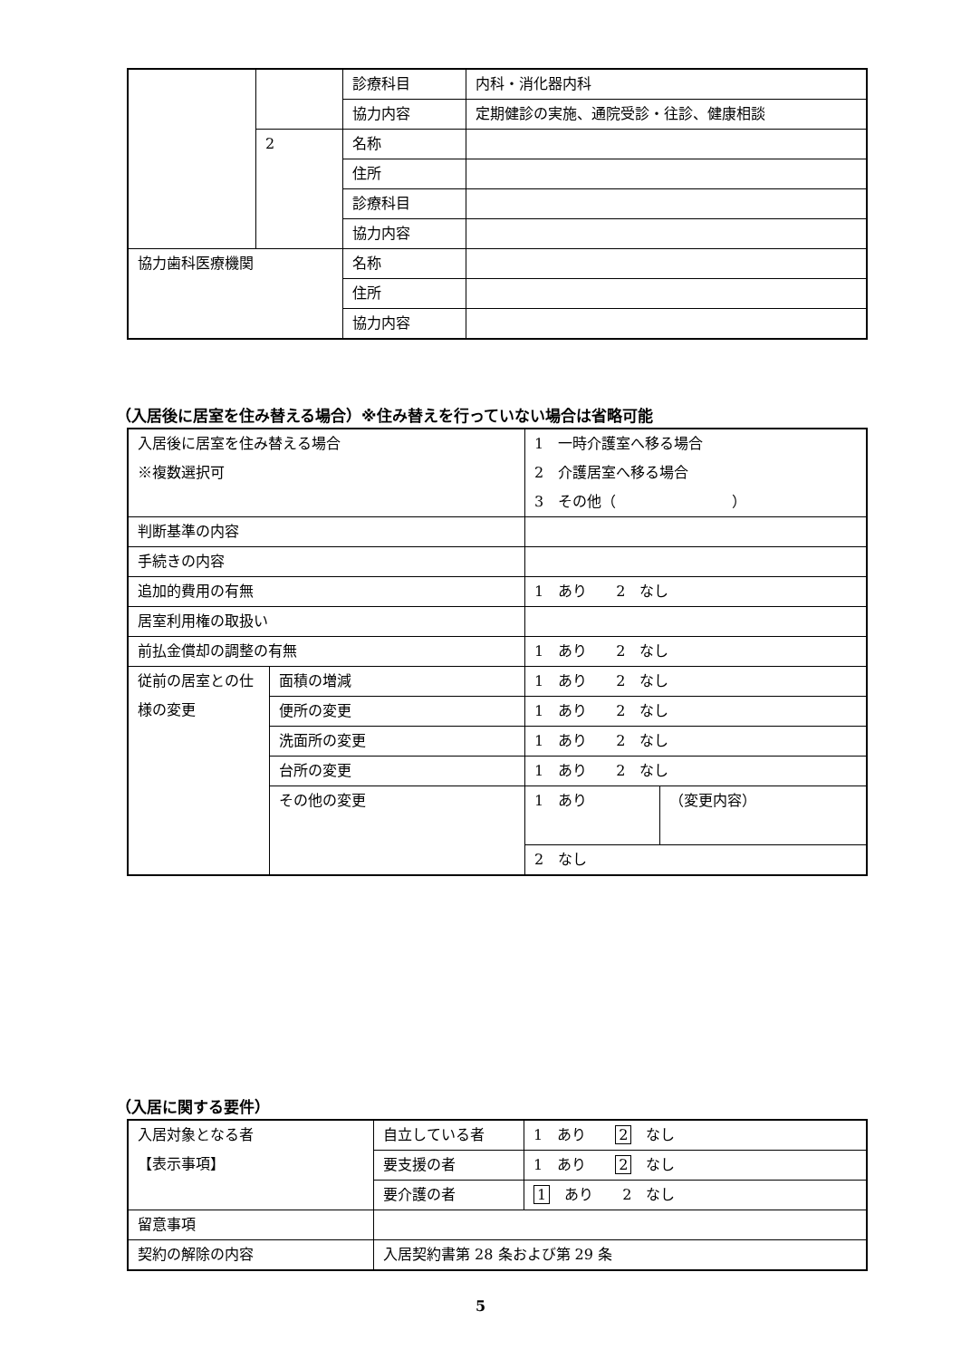| | | 診療科目 | 内科・消化器内科 |
| | | 協力内容 | 定期健診の実施、通院受診・往診、健康相談 |
| | 2 | 名称 | |
| | | 住所 | |
| | | 診療科目 | |
| | | 協力内容 | |
| 協力歯科医療機関 | | 名称 | |
| | | 住所 | |
| | | 協力内容 | |
（入居後に居室を住み替える場合）※住み替えを行っていない場合は省略可能
| 入居後に居室を住み替える場合 ※複数選択可 | | 1 一時介護室へ移る場合 2 介護居室へ移る場合 3 その他（ ） | |
| 判断基準の内容 | | | |
| 手続きの内容 | | | |
| 追加的費用の有無 | | 1 あり 2 なし | |
| 居室利用権の取扱い | | | |
| 前払金償却の調整の有無 | | 1 あり 2 なし | |
| 従前の居室との仕様の変更 | 面積の増減 | 1 あり 2 なし | |
| | 便所の変更 | 1 あり 2 なし | |
| | 洗面所の変更 | 1 あり 2 なし | |
| | 台所の変更 | 1 あり 2 なし | |
| | その他の変更 | 1 あり | （変更内容） |
| | | 2 なし | |
（入居に関する要件）
| 入居対象となる者 【表示事項】 | 自立している者 | 1 あり 2 なし |
| | 要支援の者 | 1 あり 2 なし |
| | 要介護の者 | 1 あり 2 なし |
| 留意事項 | | |
| 契約の解除の内容 | 入居契約書第 28 条および第 29 条 | |
5